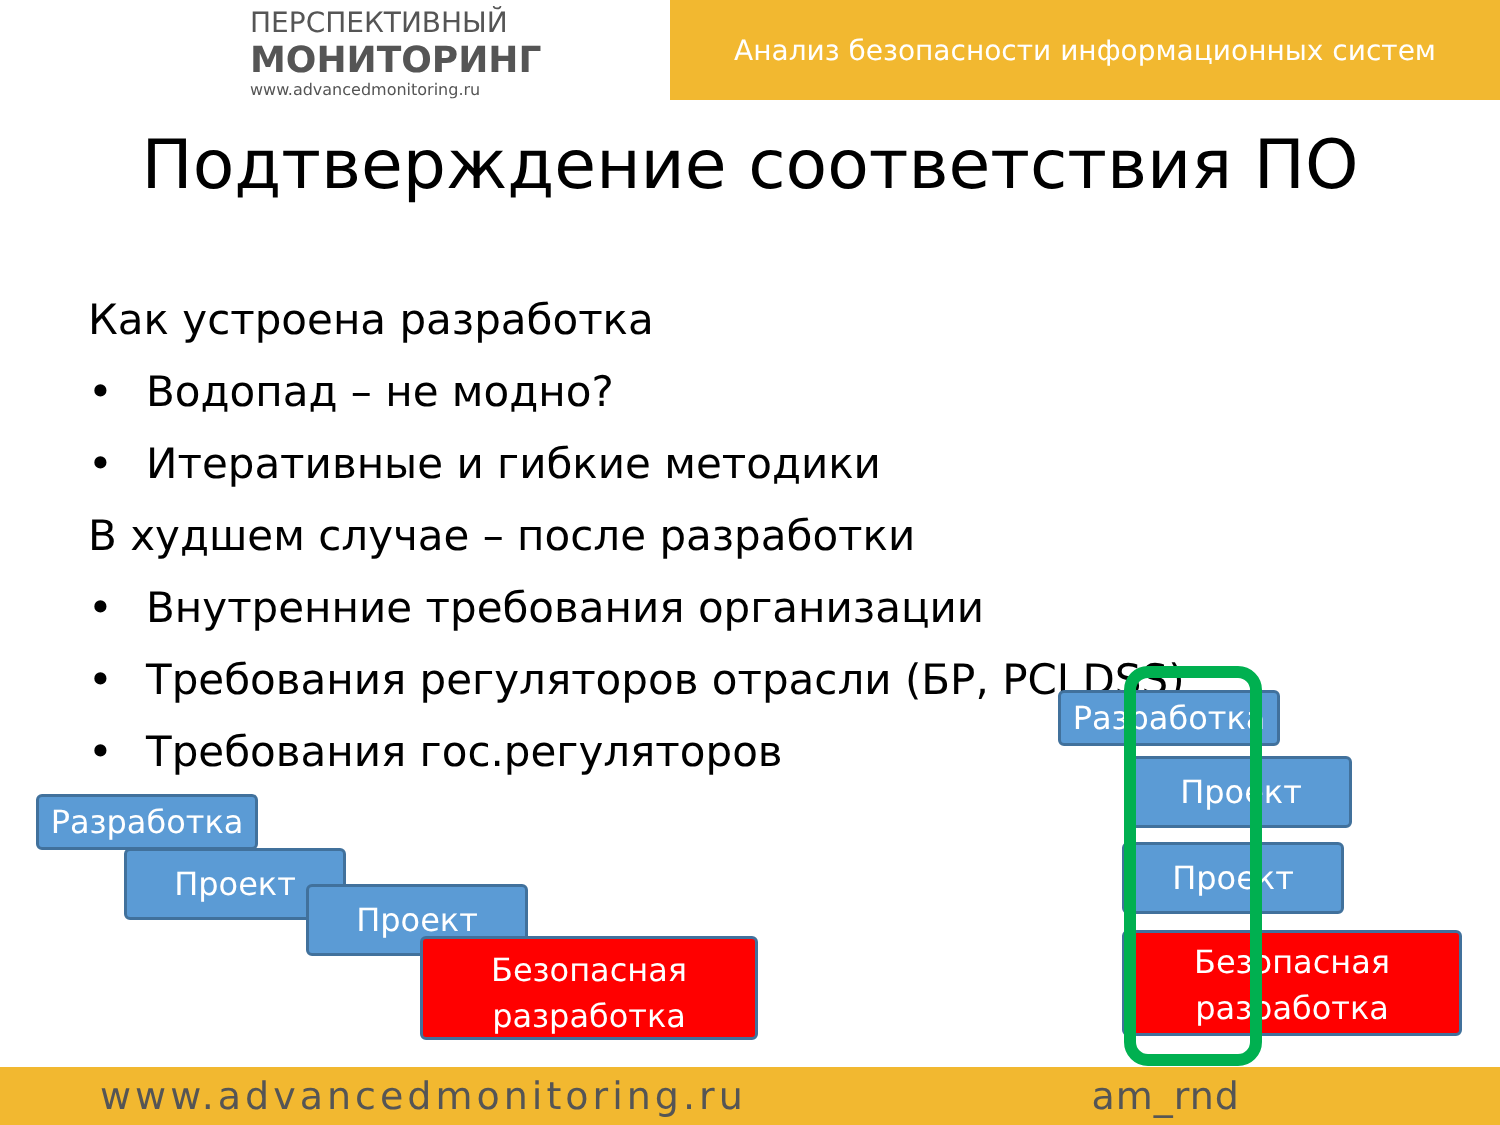ПЕРСПЕКТИВНЫЙ
МОНИТОРИНГ
www.advancedmonitoring.ru
Анализ безопасности информационных систем
Подтверждение соответствия ПО
Как устроена разработка
• Водопад – не модно?
• Итеративные и гибкие методики
В худшем случае – после разработки
• Внутренние требования организации
• Требования регуляторов отрасли (БР, PCI DSS)
• Требования гос.регуляторов
Разработка
Проект
Проект
Безопасная
разработка
Разработка
Проект
Проект
Безопасная
разработка
www.advancedmonitoring.ru am_rnd